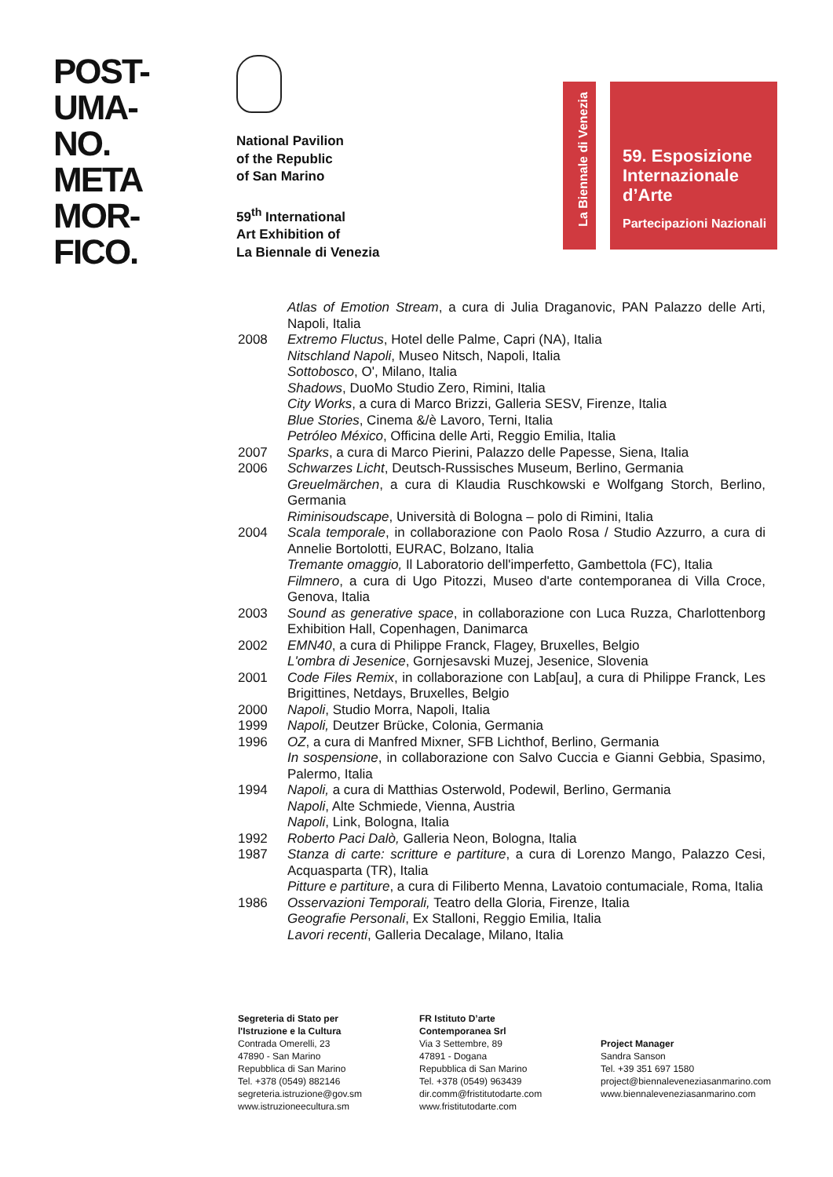POST-
UMA-
NO.
META
MOR-
FICO.
National Pavilion
of the Republic
of San Marino
59<sup>th</sup> International
Art Exhibition of
La Biennale di Venezia
La Biennale di Venezia
59. Esposizione
Internazionale
d’Arte
Partecipazioni Nazionali
Atlas of Emotion Stream, a cura di Julia Draganovic, PAN Palazzo delle Arti, Napoli, Italia
2008 Extremo Fluctus, Hotel delle Palme, Capri (NA), Italia
Nitschland Napoli, Museo Nitsch, Napoli, Italia
Sottobosco, O', Milano, Italia
Shadows, DuoMo Studio Zero, Rimini, Italia
City Works, a cura di Marco Brizzi, Galleria SESV, Firenze, Italia
Blue Stories, Cinema &/è Lavoro, Terni, Italia
Petróleo México, Officina delle Arti, Reggio Emilia, Italia
2007 Sparks, a cura di Marco Pierini, Palazzo delle Papesse, Siena, Italia
2006 Schwarzes Licht, Deutsch-Russisches Museum, Berlino, Germania
Greuelmärchen, a cura di Klaudia Ruschkowski e Wolfgang Storch, Berlino, Germania
Riminisoudscape, Università di Bologna – polo di Rimini, Italia
2004 Scala temporale, in collaborazione con Paolo Rosa / Studio Azzurro, a cura di Annelie Bortolotti, EURAC, Bolzano, Italia
Tremante omaggio, Il Laboratorio dell'imperfetto, Gambettola (FC), Italia
Filmnero, a cura di Ugo Pitozzi, Museo d'arte contemporanea di Villa Croce, Genova, Italia
2003 Sound as generative space, in collaborazione con Luca Ruzza, Charlottenborg Exhibition Hall, Copenhagen, Danimarca
2002 EMN40, a cura di Philippe Franck, Flagey, Bruxelles, Belgio
L'ombra di Jesenice, Gornjesavski Muzej, Jesenice, Slovenia
2001 Code Files Remix, in collaborazione con Lab[au], a cura di Philippe Franck, Les Brigittines, Netdays, Bruxelles, Belgio
2000 Napoli, Studio Morra, Napoli, Italia
1999 Napoli, Deutzer Brücke, Colonia, Germania
1996 OZ, a cura di Manfred Mixner, SFB Lichthof, Berlino, Germania
In sospensione, in collaborazione con Salvo Cuccia e Gianni Gebbia, Spasimo, Palermo, Italia
1994 Napoli, a cura di Matthias Osterwold, Podewil, Berlino, Germania
Napoli, Alte Schmiede, Vienna, Austria
Napoli, Link, Bologna, Italia
1992 Roberto Paci Dalò, Galleria Neon, Bologna, Italia
1987 Stanza di carte: scritture e partiture, a cura di Lorenzo Mango, Palazzo Cesi, Acquasparta (TR), Italia
Pitture e partiture, a cura di Filiberto Menna, Lavatoio contumaciale, Roma, Italia
1986 Osservazioni Temporali, Teatro della Gloria, Firenze, Italia
Geografie Personali, Ex Stalloni, Reggio Emilia, Italia
Lavori recenti, Galleria Decalage, Milano, Italia
Segreteria di Stato per
l'Istruzione e la Cultura
Contrada Omerelli, 23
47890 - San Marino
Repubblica di San Marino
Tel. +378 (0549) 882146
segreteria.istruzione@gov.sm
www.istruzioneecultura.sm
FR Istituto D’arte
Contemporanea Srl
Via 3 Settembre, 89
47891 - Dogana
Repubblica di San Marino
Tel. +378 (0549) 963439
dir.comm@fristitutodarte.com
www.fristitutodarte.com
Project Manager
Sandra Sanson
Tel. +39 351 697 1580
project@biennaleveneziasanmarino.com
www.biennaleveneziasanmarino.com